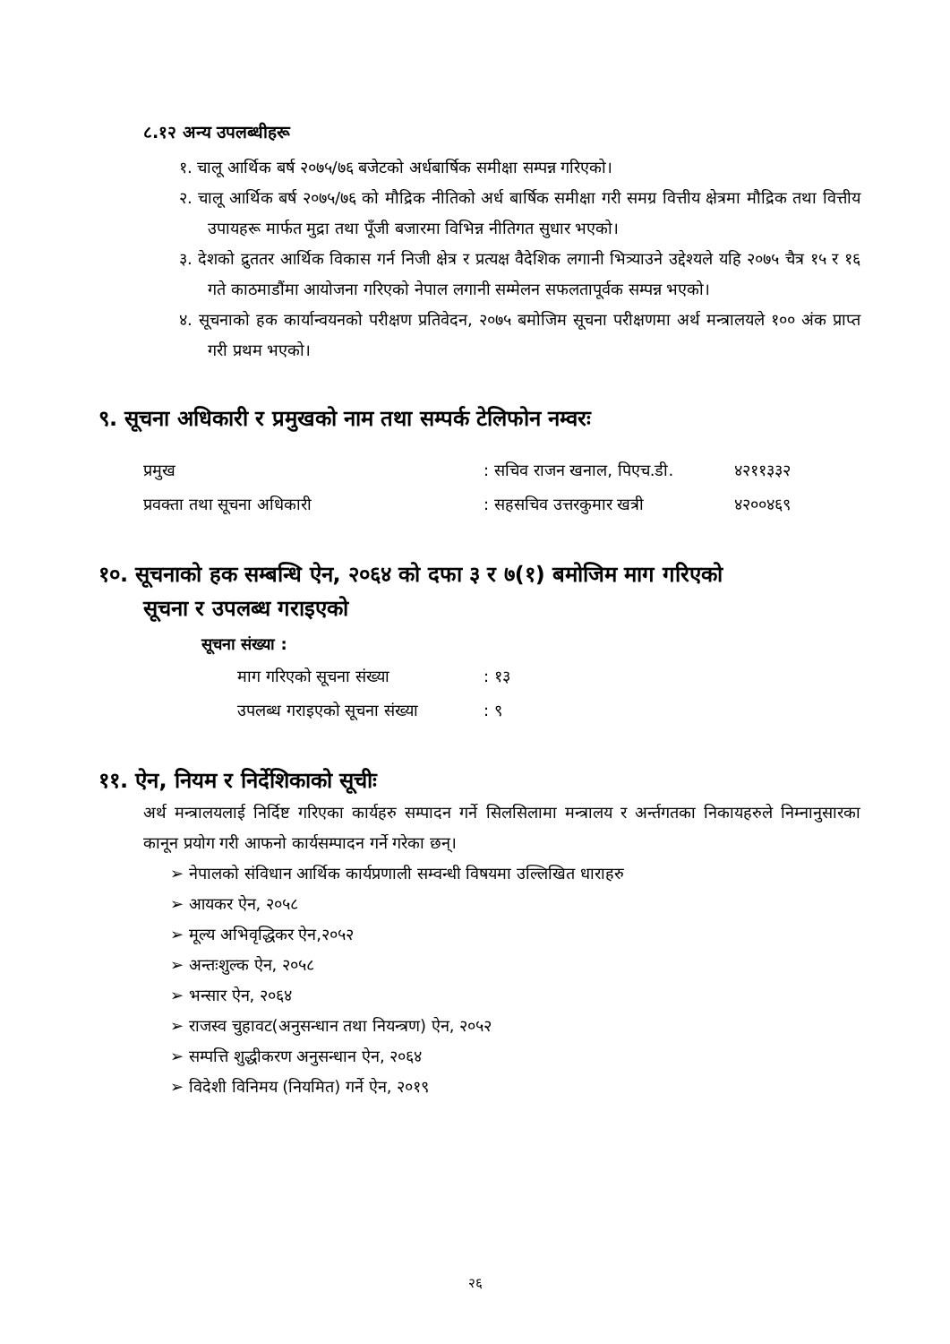८.१२ अन्य उपलब्धीहरू
१. चालू आर्थिक बर्ष २०७५/७६ बजेटको अर्धबार्षिक समीक्षा सम्पन्न गरिएको।
२. चालू आर्थिक बर्ष २०७५/७६ को मौद्रिक नीतिको अर्ध बार्षिक समीक्षा गरी समग्र वित्तीय क्षेत्रमा मौद्रिक तथा वित्तीय उपायहरू मार्फत मुद्रा तथा पूँजी बजारमा विभिन्न नीतिगत सुधार भएको।
३. देशको द्रुततर आर्थिक विकास गर्न निजी क्षेत्र र प्रत्यक्ष वैदेशिक लगानी भित्र्याउने उद्देश्यले यहि २०७५ चैत्र १५ र १६ गते काठमाडौंमा आयोजना गरिएको नेपाल लगानी सम्मेलन सफलतापूर्वक सम्पन्न भएको।
४. सूचनाको हक कार्यान्वयनको परीक्षण प्रतिवेदन, २०७५ बमोजिम सूचना परीक्षणमा अर्थ मन्त्रालयले १०० अंक प्राप्त गरी प्रथम भएको।
९. सूचना अधिकारी र प्रमुखको नाम तथा सम्पर्क टेलिफोन नम्वरः
| प्रमुख | : सचिव राजन खनाल, पिएच.डी. | ४२११३३२ |
| प्रवक्ता तथा सूचना अधिकारी | : सहसचिव उत्तरकुमार खत्री | ४२००४६९ |
१०. सूचनाको हक सम्बन्धि ऐन, २०६४ को दफा ३ र ७(१) बमोजिम माग गरिएको
सूचना र उपलब्ध गराइएको
सूचना संख्या :
| माग गरिएको सूचना संख्या | : १३ |
| उपलब्ध गराइएको सूचना संख्या | : ९ |
११. ऐन, नियम र निर्देशिकाको सूचीः
अर्थ मन्त्रालयलाई निर्दिष्ट गरिएका कार्यहरु सम्पादन गर्ने सिलसिलामा मन्त्रालय र अर्न्तगतका निकायहरुले निम्नानुसारका कानून प्रयोग गरी आफनो कार्यसम्पादन गर्ने गरेका छन्।
➢ नेपालको संविधान आर्थिक कार्यप्रणाली सम्वन्धी विषयमा उल्लिखित धाराहरु
➢ आयकर ऐन, २०५८
➢ मूल्य अभिवृद्धिकर ऐन,२०५२
➢ अन्तःशुल्क ऐन, २०५८
➢ भन्सार ऐन, २०६४
➢ राजस्व चुहावट(अनुसन्धान तथा नियन्त्रण) ऐन, २०५२
➢ सम्पत्ति शुद्धीकरण अनुसन्धान ऐन, २०६४
➢ विदेशी विनिमय (नियमित) गर्ने ऐन, २०१९
२६